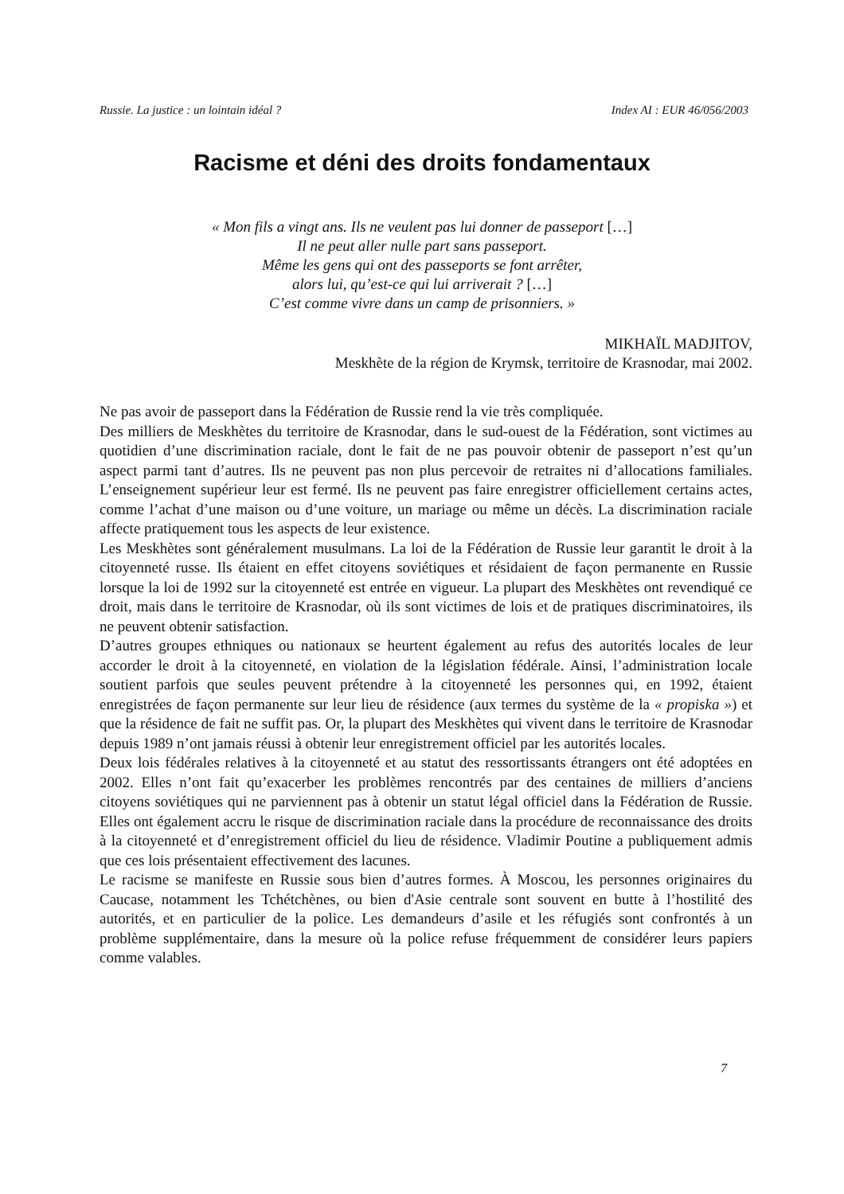Russie. La justice : un lointain idéal ? Index AI : EUR 46/056/2003
Racisme et déni des droits fondamentaux
« Mon fils a vingt ans. Ils ne veulent pas lui donner de passeport […]
Il ne peut aller nulle part sans passeport.
Même les gens qui ont des passeports se font arrêter,
alors lui, qu’est-ce qui lui arriverait ? […]
C’est comme vivre dans un camp de prisonniers. »
MIKHAÏL MADJITOV,
Meskhète de la région de Krymsk, territoire de Krasnodar, mai 2002.
Ne pas avoir de passeport dans la Fédération de Russie rend la vie très compliquée.
Des milliers de Meskhètes du territoire de Krasnodar, dans le sud-ouest de la Fédération, sont victimes au quotidien d’une discrimination raciale, dont le fait de ne pas pouvoir obtenir de passeport n’est qu’un aspect parmi tant d’autres. Ils ne peuvent pas non plus percevoir de retraites ni d’allocations familiales. L’enseignement supérieur leur est fermé. Ils ne peuvent pas faire enregistrer officiellement certains actes, comme l’achat d’une maison ou d’une voiture, un mariage ou même un décès. La discrimination raciale affecte pratiquement tous les aspects de leur existence.
Les Meskhètes sont généralement musulmans. La loi de la Fédération de Russie leur garantit le droit à la citoyenneté russe. Ils étaient en effet citoyens soviétiques et résidaient de façon permanente en Russie lorsque la loi de 1992 sur la citoyenneté est entrée en vigueur. La plupart des Meskhètes ont revendiqué ce droit, mais dans le territoire de Krasnodar, où ils sont victimes de lois et de pratiques discriminatoires, ils ne peuvent obtenir satisfaction.
D’autres groupes ethniques ou nationaux se heurtent également au refus des autorités locales de leur accorder le droit à la citoyenneté, en violation de la législation fédérale. Ainsi, l’administration locale soutient parfois que seules peuvent prétendre à la citoyenneté les personnes qui, en 1992, étaient enregistrées de façon permanente sur leur lieu de résidence (aux termes du système de la « propiska ») et que la résidence de fait ne suffit pas. Or, la plupart des Meskhètes qui vivent dans le territoire de Krasnodar depuis 1989 n’ont jamais réussi à obtenir leur enregistrement officiel par les autorités locales.
Deux lois fédérales relatives à la citoyenneté et au statut des ressortissants étrangers ont été adoptées en 2002. Elles n’ont fait qu’exacerber les problèmes rencontrés par des centaines de milliers d’anciens citoyens soviétiques qui ne parviennent pas à obtenir un statut légal officiel dans la Fédération de Russie. Elles ont également accru le risque de discrimination raciale dans la procédure de reconnaissance des droits à la citoyenneté et d’enregistrement officiel du lieu de résidence. Vladimir Poutine a publiquement admis que ces lois présentaient effectivement des lacunes.
Le racisme se manifeste en Russie sous bien d’autres formes. À Moscou, les personnes originaires du Caucase, notamment les Tchétchènes, ou bien d'Asie centrale sont souvent en butte à l’hostilité des autorités, et en particulier de la police. Les demandeurs d’asile et les réfugiés sont confrontés à un problème supplémentaire, dans la mesure où la police refuse fréquemment de considérer leurs papiers comme valables.
7